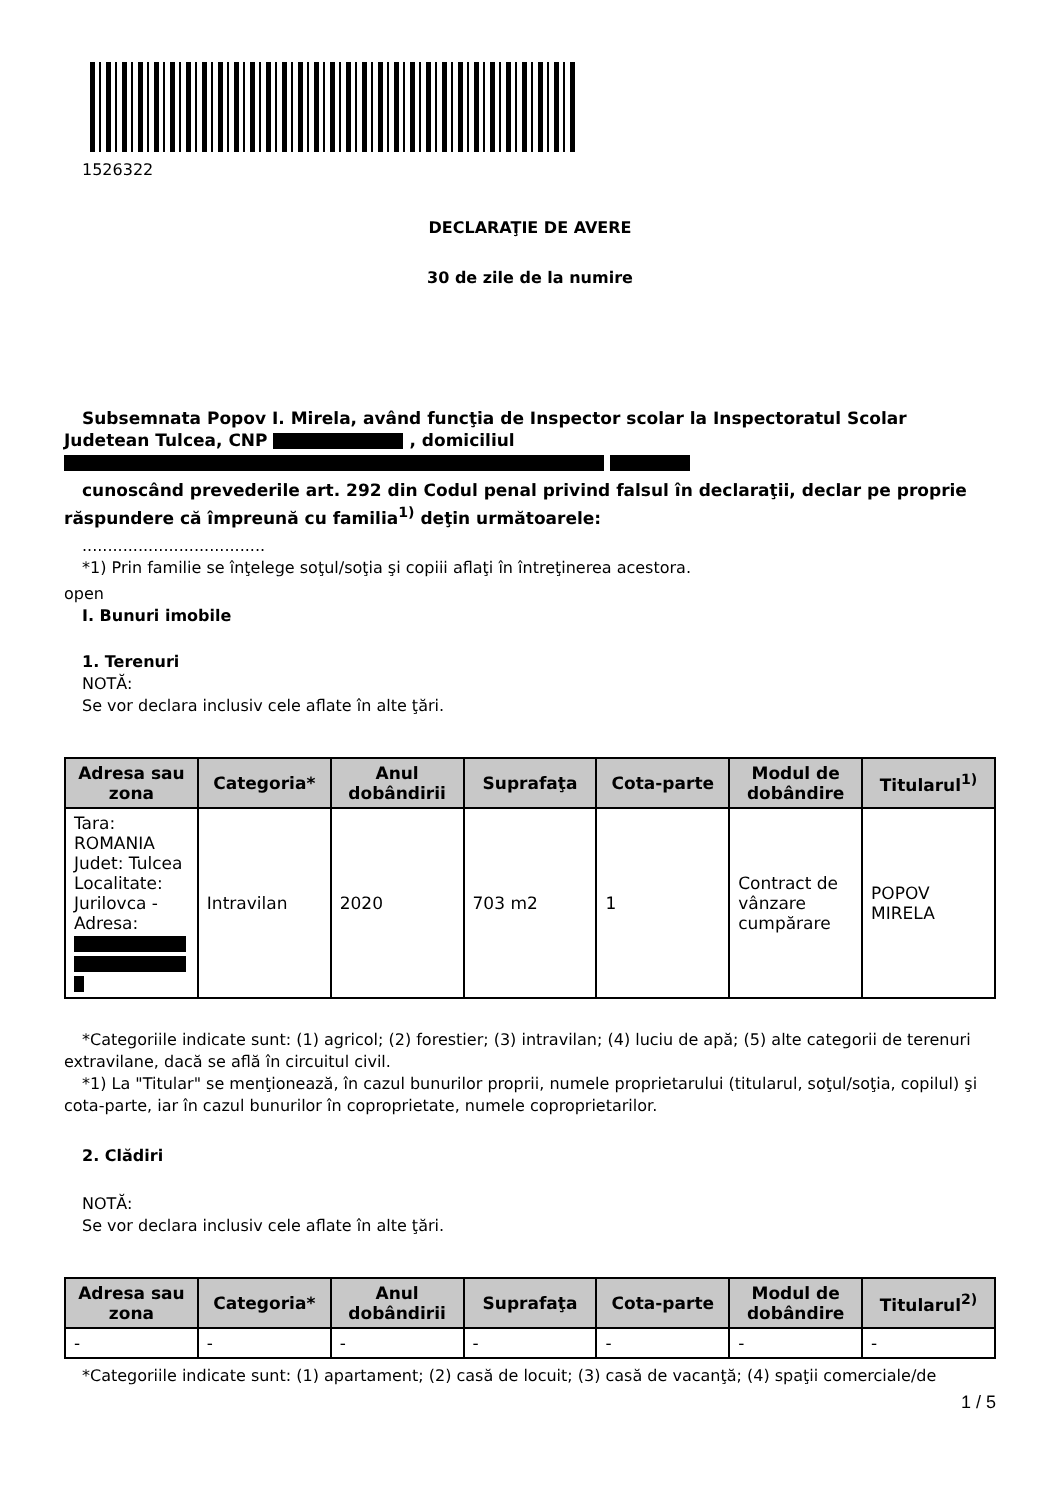1526322
DECLARAŢIE DE AVERE
30 de zile de la numire
Subsemnata Popov I. Mirela, având funcţia de Inspector scolar la Inspectoratul Scolar Judetean Tulcea, CNP , domiciliul
cunoscând prevederile art. 292 din Codul penal privind falsul în declaraţii, declar pe proprie răspundere că împreună cu familia<sup>1)</sup> deţin următoarele:
....................................
*1) Prin familie se înţelege soţul/soţia şi copiii aflaţi în întreţinerea acestora.
open
I. Bunuri imobile
1. Terenuri
NOTĂ:
Se vor declara inclusiv cele aflate în alte ţări.
| Adresa sau zona | Categoria* | Anul dobândirii | Suprafaţa | Cota-parte | Modul de dobândire | Titularul<sup>1)</sup> |
| --- | --- | --- | --- | --- | --- | --- |
| Tara: ROMANIA Judet: Tulcea Localitate: Jurilovca - Adresa: | Intravilan | 2020 | 703 m2 | 1 | Contract de vânzare cumpărare | POPOV MIRELA |
*Categoriile indicate sunt: (1) agricol; (2) forestier; (3) intravilan; (4) luciu de apă; (5) alte categorii de terenuri extravilane, dacă se află în circuitul civil.
*1) La "Titular" se menţionează, în cazul bunurilor proprii, numele proprietarului (titularul, soţul/soţia, copilul) şi cota-parte, iar în cazul bunurilor în coproprietate, numele coproprietarilor.
2. Clădiri
NOTĂ:
Se vor declara inclusiv cele aflate în alte ţări.
| Adresa sau zona | Categoria* | Anul dobândirii | Suprafaţa | Cota-parte | Modul de dobândire | Titularul<sup>2)</sup> |
| --- | --- | --- | --- | --- | --- | --- |
| - | - | - | - | - | - | - |
*Categoriile indicate sunt: (1) apartament; (2) casă de locuit; (3) casă de vacanţă; (4) spaţii comerciale/de
1 / 5